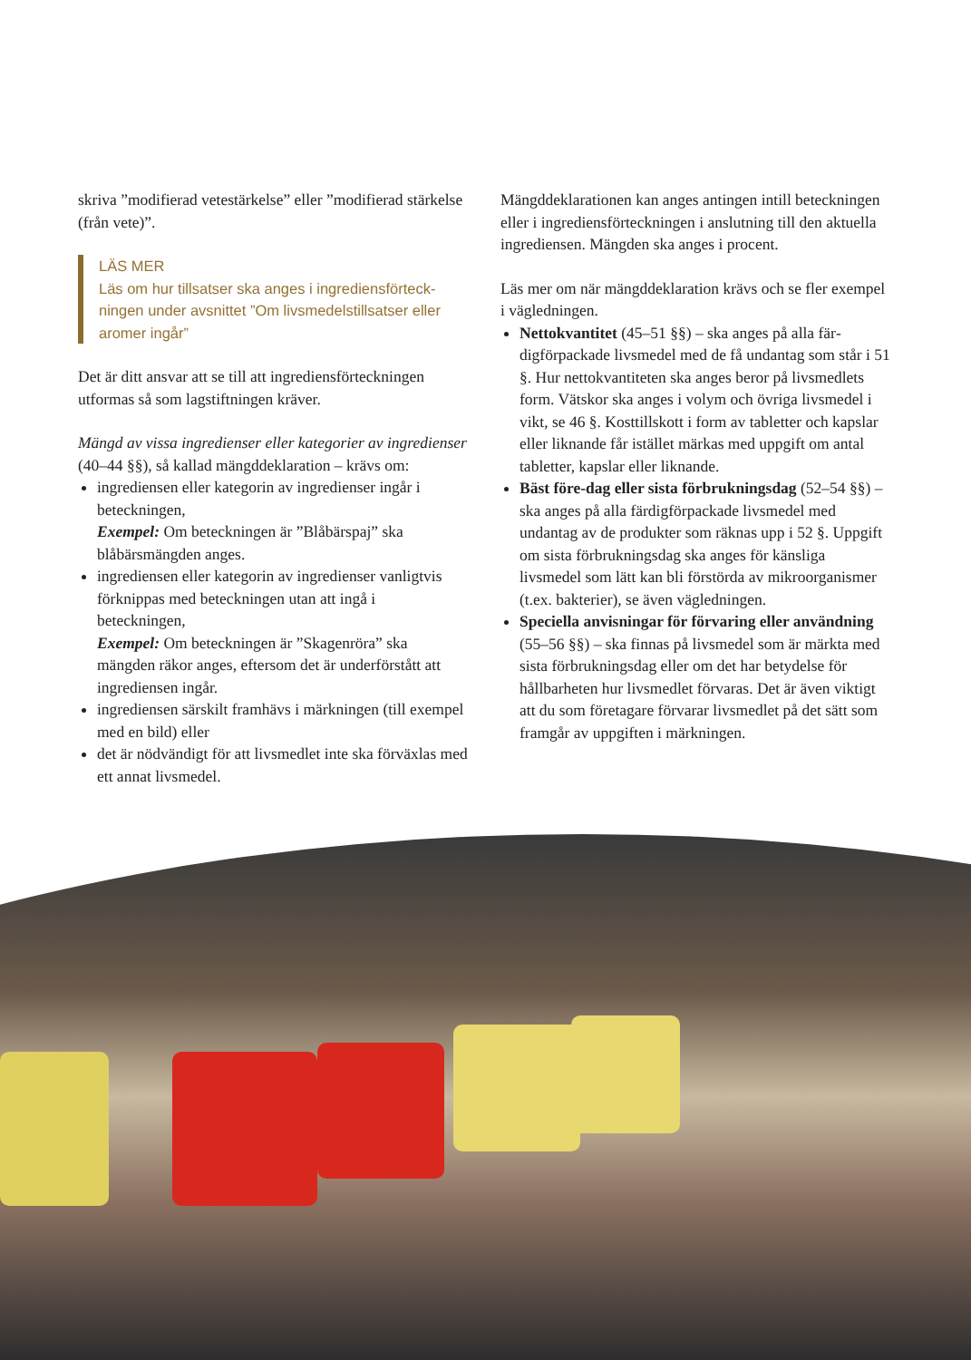skriva ”modifierad vetestärkelse” eller ”modifierad stärkelse (från vete)”.
LÄS MER
Läs om hur tillsatser ska anges i ingrediensförteck­ningen under avsnittet ”Om livsmedelstillsatser eller aromer ingår”
Det är ditt ansvar att se till att ingrediensförteckningen utformas så som lagstiftningen kräver.
Mängd av vissa ingredienser eller kategorier av ingredien­ser (40–44 §§), så kallad mängddeklaration – krävs om:
ingrediensen eller kategorin av ingredienser ingår i beteckningen,
Exempel: Om beteckningen är ”Blåbärspaj” ska blåbärsmängden anges.
ingrediensen eller kategorin av ingredienser vanligt­vis förknippas med beteckningen utan att ingå i beteckningen,
Exempel: Om beteckningen är ”Skagenröra” ska mängden räkor anges, eftersom det är underförstått att ingrediensen ingår.
ingrediensen särskilt framhävs i märkningen (till exempel med en bild) eller
det är nödvändigt för att livsmedlet inte ska förväx­las med ett annat livsmedel.
Mängddeklarationen kan anges antingen intill be­teckningen eller i ingrediensförteckningen i anslutning till den aktuella ingrediensen. Mängden ska anges i procent.
Läs mer om när mängddeklaration krävs och se fler exempel i vägledningen.
Nettokvantitet (45–51 §§) – ska anges på alla fär­digförpackade livsmedel med de få undantag som står i 51 §. Hur nettokvantiteten ska anges beror på livsmedlets form. Vätskor ska anges i volym och övriga livsmedel i vikt, se 46 §. Kosttillskott i form av tabletter och kapslar eller liknande får istället märkas med uppgift om antal tabletter, kapslar eller liknande.
Bäst före-dag eller sista förbrukningsdag (52–54 §§) – ska anges på alla färdigförpackade livsmedel med undantag av de produkter som räknas upp i 52 §. Uppgift om sista förbrukningsdag ska anges för känsliga livsmedel som lätt kan bli förstörda av mik­roorganismer (t.ex. bakterier), se även vägledningen.
Speciella anvisningar för förvaring eller användning (55–56 §§) – ska finnas på livsmedel som är märkta med sista förbrukningsdag eller om det har betydelse för hållbarheten hur livsmedlet förvaras. Det är även viktigt att du som företagare förvarar livsmedlet på det sätt som framgår av uppgiften i märkningen.